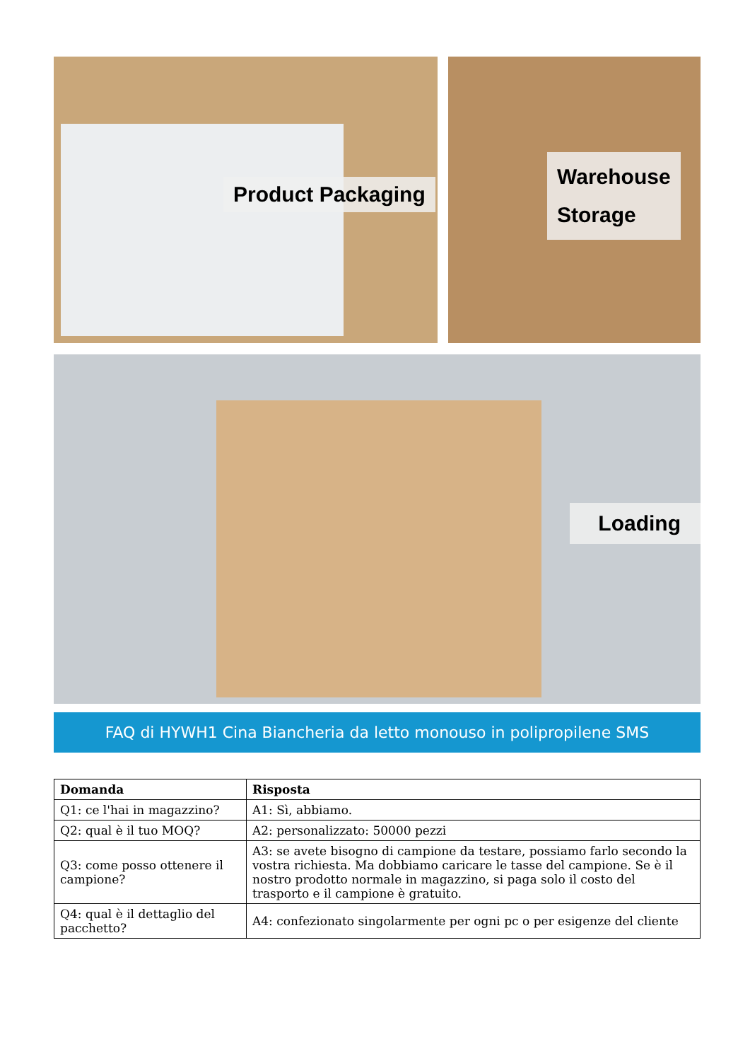Product Packaging
Warehouse
Storage
Loading
FAQ di HYWH1 Cina Biancheria da letto monouso in polipropilene SMS
| Domanda | Risposta |
| --- | --- |
| Q1: ce l'hai in magazzino? | A1: Sì, abbiamo. |
| Q2: qual è il tuo MOQ? | A2: personalizzato: 50000 pezzi |
| Q3: come posso ottenere il campione? | A3: se avete bisogno di campione da testare, possiamo farlo secondo la vostra richiesta. Ma dobbiamo caricare le tasse del campione. Se è il nostro prodotto normale in magazzino, si paga solo il costo del trasporto e il campione è gratuito. |
| Q4: qual è il dettaglio del pacchetto? | A4: confezionato singolarmente per ogni pc o per esigenze del cliente |